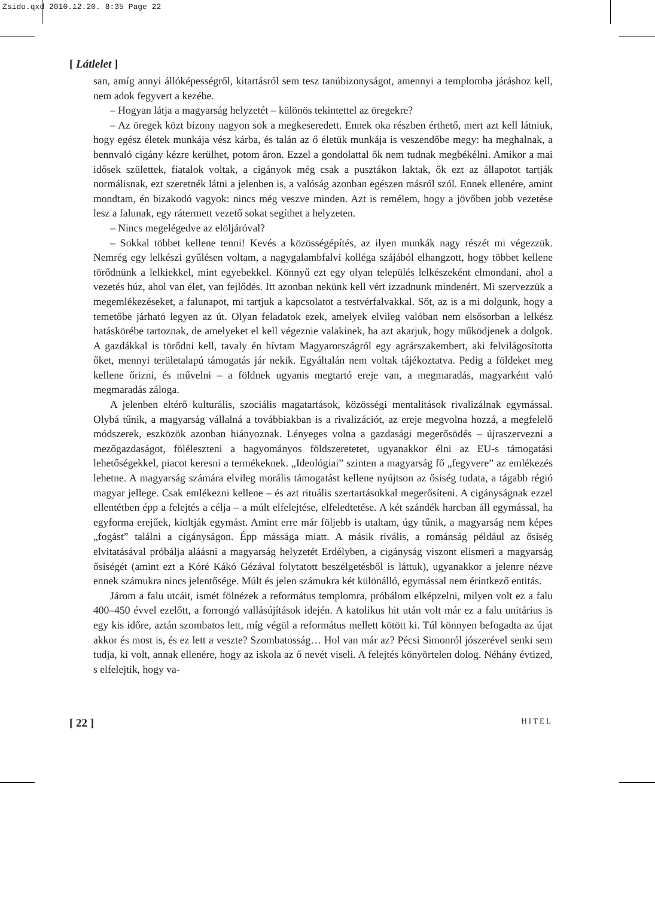Zsido.qxd 2010.12.20. 8:35 Page 22
[ Látlelet ]
san, amíg annyi állóképességről, kitartásról sem tesz tanúbizonyságot, amennyi a templomba járáshoz kell, nem adok fegyvert a kezébe.
– Hogyan látja a magyarság helyzetét – különös tekintettel az öregekre?
– Az öregek közt bizony nagyon sok a megkeseredett. Ennek oka részben érthető, mert azt kell látniuk, hogy egész életek munkája vész kárba, és talán az ő életük munkája is veszendőbe megy: ha meghalnak, a bennvaló cigány kézre kerülhet, potom áron. Ezzel a gondolattal ők nem tudnak megbékélni. Amikor a mai idősek születtek, fiatalok voltak, a cigányok még csak a pusztákon laktak, ők ezt az állapotot tartják normálisnak, ezt szeretnék látni a jelenben is, a valóság azonban egészen másról szól. Ennek ellenére, amint mondtam, én bizakodó vagyok: nincs még veszve minden. Azt is remélem, hogy a jövőben jobb vezetése lesz a falunak, egy rátermett vezető sokat segíthet a helyzeten.
– Nincs megelégedve az elöljáróval?
– Sokkal többet kellene tenni! Kevés a közösségépítés, az ilyen munkák nagy részét mi végezzük. Nemrég egy lelkészi gyűlésen voltam, a nagygalambfalvi kolléga szájából elhangzott, hogy többet kellene törődnünk a lelkiekkel, mint egyebekkel. Könnyű ezt egy olyan település lelkészeként elmondani, ahol a vezetés húz, ahol van élet, van fejlődés. Itt azonban nekünk kell vért izzadnunk mindenért. Mi szervezzük a megemlékezéseket, a falunapot, mi tartjuk a kapcsolatot a testvérfalvakkal. Sőt, az is a mi dolgunk, hogy a temetőbe járható legyen az út. Olyan feladatok ezek, amelyek elvileg valóban nem elsősorban a lelkész hatáskörébe tartoznak, de amelyeket el kell végeznie valakinek, ha azt akarjuk, hogy működjenek a dolgok. A gazdákkal is törődni kell, tavaly én hívtam Magyarországról egy agrárszakembert, aki felvilágosította őket, mennyi területalapú támogatás jár nekik. Egyáltalán nem voltak tájékoztatva. Pedig a földeket meg kellene őrizni, és művelni – a földnek ugyanis megtartó ereje van, a megmaradás, magyarként való megmaradás záloga.
A jelenben eltérő kulturális, szociális magatartások, közösségi mentalitások rivalizálnak egymással. Olybá tűnik, a magyarság vállalná a továbbiakban is a rivalizációt, az ereje megvolna hozzá, a megfelelő módszerek, eszközök azonban hiányoznak. Lényeges volna a gazdasági megerősödés – újraszervezni a mezőgazdaságot, föléleszteni a hagyományos földszeretetet, ugyanakkor élni az EU-s támogatási lehetőségekkel, piacot keresni a termékeknek. „Ideológiai” szinten a magyarság fő „fegyvere” az emlékezés lehetne. A magyarság számára elvileg morális támogatást kellene nyújtson az ősiség tudata, a tágabb régió magyar jellege. Csak emlékezni kellene – és azt rituális szertartásokkal megerősíteni. A cigányságnak ezzel ellentétben épp a felejtés a célja – a múlt elfelejtése, elfeledtetése. A két szándék harcban áll egymással, ha egyforma erejűek, kioltják egymást. Amint erre már följebb is utaltam, úgy tűnik, a magyarság nem képes „fogást” találni a cigányságon. Épp mássága miatt. A másik rivális, a románság például az ősiség elvitatásával próbálja aláásni a magyarság helyzetét Erdélyben, a cigányság viszont elismeri a magyarság ősiségét (amint ezt a Kóré Kákó Gézával folytatott beszélgetésből is láttuk), ugyanakkor a jelenre nézve ennek számukra nincs jelentősége. Múlt és jelen számukra két különálló, egymással nem érintkező entitás.
Járom a falu utcáit, ismét fölnézek a református templomra, próbálom elképzelni, milyen volt ez a falu 400–450 évvel ezelőtt, a forrongó vallásújítások idején. A katolikus hit után volt már ez a falu unitárius is egy kis időre, aztán szombatos lett, míg végül a református mellett kötött ki. Túl könnyen befogadta az újat akkor és most is, és ez lett a veszte? Szombatosság… Hol van már az? Pécsi Simonról jószerével senki sem tudja, ki volt, annak ellenére, hogy az iskola az ő nevét viseli. A felejtés könyörtelen dolog. Néhány évtized, s elfelejtik, hogy va-
[ 22 ] HITEL